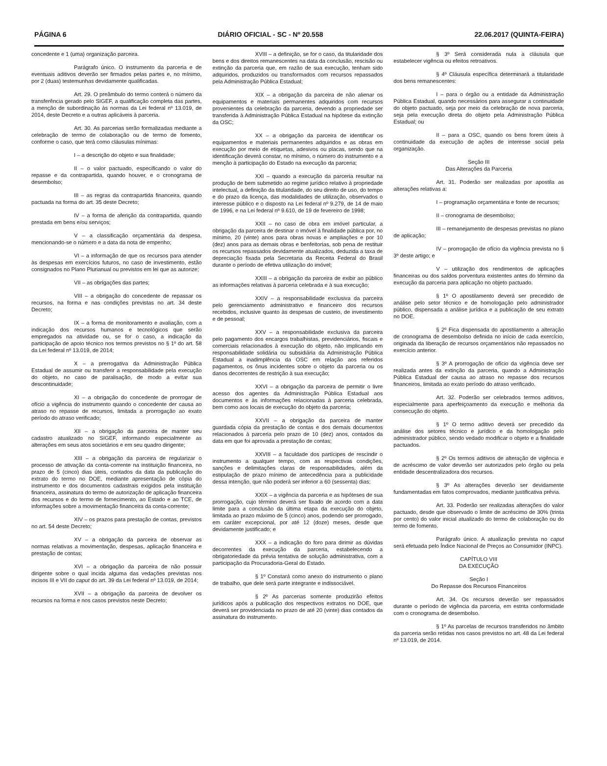PÁGINA 6 DIÁRIO OFICIAL - SC - Nº 20.558 22.06.2017 (QUINTA-FEIRA)
concedente e 1 (uma) organização parceira.
Parágrafo único. O instrumento da parceria e de eventuais aditivos deverão ser firmados pelas partes e, no mínimo, por 2 (duas) testemunhas devidamente qualificadas.
Art. 29. O preâmbulo do termo conterá o número da transferência gerado pelo SIGEF, a qualificação completa das partes, a menção de subordinação às normas da Lei federal nº 13.019, de 2014, deste Decreto e a outras aplicáveis à parceria.
Art. 30. As parcerias serão formalizadas mediante a celebração de termo de colaboração ou de termo de fomento, conforme o caso, que terá como cláusulas mínimas:
I – a descrição do objeto e sua finalidade;
II – o valor pactuado, especificando o valor do repasse e da contrapartida, quando houver, e o cronograma de desembolso;
III – as regras da contrapartida financeira, quando pactuada na forma do art. 35 deste Decreto;
IV – a forma de aferição da contrapartida, quando prestada em bens e/ou serviços;
V – a classificação orçamentária da despesa, mencionando-se o número e a data da nota de empenho;
VI – a informação de que os recursos para atender às despesas em exercícios futuros, no caso de investimento, estão consignados no Plano Plurianual ou previstos em lei que as autorize;
VII – as obrigações das partes;
VIII – a obrigação do concedente de repassar os recursos, na forma e nas condições previstas no art. 34 deste Decreto;
IX – a forma de monitoramento e avaliação, com a indicação dos recursos humanos e tecnológicos que serão empregados na atividade ou, se for o caso, a indicação da participação de apoio técnico nos termos previstos no § 1º do art. 58 da Lei federal nº 13.019, de 2014;
X – a prerrogativa da Administração Pública Estadual de assumir ou transferir a responsabilidade pela execução do objeto, no caso de paralisação, de modo a evitar sua descontinuidade;
XI – a obrigação do concedente de prorrogar de ofício a vigência do instrumento quando o concedente der causa ao atraso no repasse de recursos, limitada a prorrogação ao exato período do atraso verificado;
XII – a obrigação da parceira de manter seu cadastro atualizado no SIGEF, informando especialmente as alterações em seus atos societários e em seu quadro dirigente;
XIII – a obrigação da parceira de regularizar o processo de ativação da conta-corrente na instituição financeira, no prazo de 5 (cinco) dias úteis, contados da data da publicação do extrato do termo no DOE, mediante apresentação de cópia do instrumento e dos documentos cadastrais exigidos pela instituição financeira, assinatura do termo de autorização de aplicação financeira dos recursos e do termo de fornecimento, ao Estado e ao TCE, de informações sobre a movimentação financeira da conta-corrente;
XIV – os prazos para prestação de contas, previstos no art. 54 deste Decreto;
XV – a obrigação da parceira de observar as normas relativas a movimentação, despesas, aplicação financeira e prestação de contas;
XVI – a obrigação da parceira de não possuir dirigente sobre o qual incida alguma das vedações previstas nos incisos III e VII do caput do art. 39 da Lei federal nº 13.019, de 2014;
XVII – a obrigação da parceira de devolver os recursos na forma e nos casos previstos neste Decreto;
XVIII – a definição, se for o caso, da titularidade dos bens e dos direitos remanescentes na data da conclusão, rescisão ou extinção da parceria que, em razão de sua execução, tenham sido adquiridos, produzidos ou transformados com recursos repassados pela Administração Pública Estadual;
XIX – a obrigação da parceira de não alienar os equipamentos e materiais permanentes adquiridos com recursos provenientes da celebração da parceria, devendo a propriedade ser transferida à Administração Pública Estadual na hipótese da extinção da OSC;
XX – a obrigação da parceira de identificar os equipamentos e materiais permanentes adquiridos e as obras em execução por meio de etiquetas, adesivos ou placas, sendo que na identificação deverá constar, no mínimo, o número do instrumento e a menção à participação do Estado na execução da parceria;
XXI – quando a execução da parceria resultar na produção de bem submetido ao regime jurídico relativo à propriedade intelectual, a definição da titularidade, do seu direito de uso, do tempo e do prazo da licença, das modalidades de utilização, observados o interesse público e o disposto na Lei federal nº 9.279, de 14 de maio de 1996, e na Lei federal nº 9.610, de 19 de fevereiro de 1998;
XXII – no caso de obra em imóvel particular, a obrigação da parceira de destinar o imóvel à finalidade pública por, no mínimo, 20 (vinte) anos para obras novas e ampliações e por 10 (dez) anos para as demais obras e benfeitorias, sob pena de restituir os recursos repassados devidamente atualizados, deduzida a taxa de depreciação fixada pela Secretaria da Receita Federal do Brasil durante o período de efetiva utilização do imóvel;
XXIII – a obrigação da parceira de exibir ao público as informações relativas à parceria celebrada e à sua execução;
XXIV – a responsabilidade exclusiva da parceira pelo gerenciamento administrativo e financeiro dos recursos recebidos, inclusive quanto às despesas de custeio, de investimento e de pessoal;
XXV – a responsabilidade exclusiva da parceira pelo pagamento dos encargos trabalhistas, previdenciários, fiscais e comerciais relacionados à execução do objeto, não implicando em responsabilidade solidária ou subsidiária da Administração Pública Estadual a inadimplência da OSC em relação aos referidos pagamentos, os ônus incidentes sobre o objeto da parceria ou os danos decorrentes de restrição à sua execução;
XXVI – a obrigação da parceira de permitir o livre acesso dos agentes da Administração Pública Estadual aos documentos e às informações relacionadas à parceria celebrada, bem como aos locais de execução do objeto da parceria;
XXVII – a obrigação da parceira de manter guardada cópia da prestação de contas e dos demais documentos relacionados à parceria pelo prazo de 10 (dez) anos, contados da data em que foi aprovada a prestação de contas;
XXVIII – a faculdade dos partícipes de rescindir o instrumento a qualquer tempo, com as respectivas condições, sanções e delimitações claras de responsabilidades, além da estipulação de prazo mínimo de antecedência para a publicidade dessa intenção, que não poderá ser inferior a 60 (sessenta) dias;
XXIX – a vigência da parceria e as hipóteses de sua prorrogação, cujo término deverá ser fixado de acordo com a data limite para a conclusão da última etapa da execução do objeto, limitada ao prazo máximo de 5 (cinco) anos, podendo ser prorrogado, em caráter excepcional, por até 12 (doze) meses, desde que devidamente justificado; e
XXX – a indicação do foro para dirimir as dúvidas decorrentes da execução da parceria, estabelecendo a obrigatoriedade da prévia tentativa de solução administrativa, com a participação da Procuradoria-Geral do Estado.
§ 1º Constará como anexo do instrumento o plano de trabalho, que dele será parte integrante e indissociável.
§ 2º As parcerias somente produzirão efeitos jurídicos após a publicação dos respectivos extratos no DOE, que deverá ser providenciada no prazo de até 20 (vinte) dias contados da assinatura do instrumento.
§ 3º Será considerada nula a cláusula que estabelecer vigência ou efeitos retroativos.
§ 4º Cláusula específica determinará a titularidade dos bens remanescentes:
I – para o órgão ou a entidade da Administração Pública Estadual, quando necessários para assegurar a continuidade do objeto pactuado, seja por meio da celebração de nova parceria, seja pela execução direta do objeto pela Administração Pública Estadual; ou
II – para a OSC, quando os bens forem úteis à continuidade da execução de ações de interesse social pela organização.
Seção III
Das Alterações da Parceria
Art. 31. Poderão ser realizadas por apostila as alterações relativas a:
I – programação orçamentária e fonte de recursos;
II – cronograma de desembolso;
III – remanejamento de despesas previstas no plano de aplicação;
IV – prorrogação de ofício da vigência prevista no § 3º deste artigo; e
V – utilização dos rendimentos de aplicações financeiras ou dos saldos porventura existentes antes do término da execução da parceria para aplicação no objeto pactuado.
§ 1º O apostilamento deverá ser precedido de análise pelo setor técnico e de homologação pelo administrador público, dispensada a análise jurídica e a publicação de seu extrato no DOE.
§ 2º Fica dispensada do apostilamento a alteração de cronograma de desembolso definida no início de cada exercício, originada da liberação de recursos orçamentários não repassados no exercício anterior.
§ 3º A prorrogação de ofício da vigência deve ser realizada antes da extinção da parceria, quando a Administração Pública Estadual der causa ao atraso no repasse dos recursos financeiros, limitada ao exato período do atraso verificado.
Art. 32. Poderão ser celebrados termos aditivos, especialmente para aperfeiçoamento da execução e melhoria da consecução do objeto.
§ 1º O termo aditivo deverá ser precedido da análise dos setores técnico e jurídico e da homologação pelo administrador público, sendo vedado modificar o objeto e a finalidade pactuados.
§ 2º Os termos aditivos de alteração de vigência e de acréscimo de valor deverão ser autorizados pelo órgão ou pela entidade descentralizadora dos recursos.
§ 3º As alterações deverão ser devidamente fundamentadas em fatos comprovados, mediante justificativa prévia.
Art. 33. Poderão ser realizadas alterações do valor pactuado, desde que observado o limite de acréscimo de 30% (trinta por cento) do valor inicial atualizado do termo de colaboração ou do termo de fomento.
Parágrafo único. A atualização prevista no caput será efetuada pelo Índice Nacional de Preços ao Consumidor (INPC).
CAPÍTULO VIII
DA EXECUÇÃO
Seção I
Do Repasse dos Recursos Financeiros
Art. 34. Os recursos deverão ser repassados durante o período de vigência da parceria, em estrita conformidade com o cronograma de desembolso.
§ 1º As parcelas de recursos transferidos no âmbito da parceria serão retidas nos casos previstos no art. 48 da Lei federal nº 13.019, de 2014.